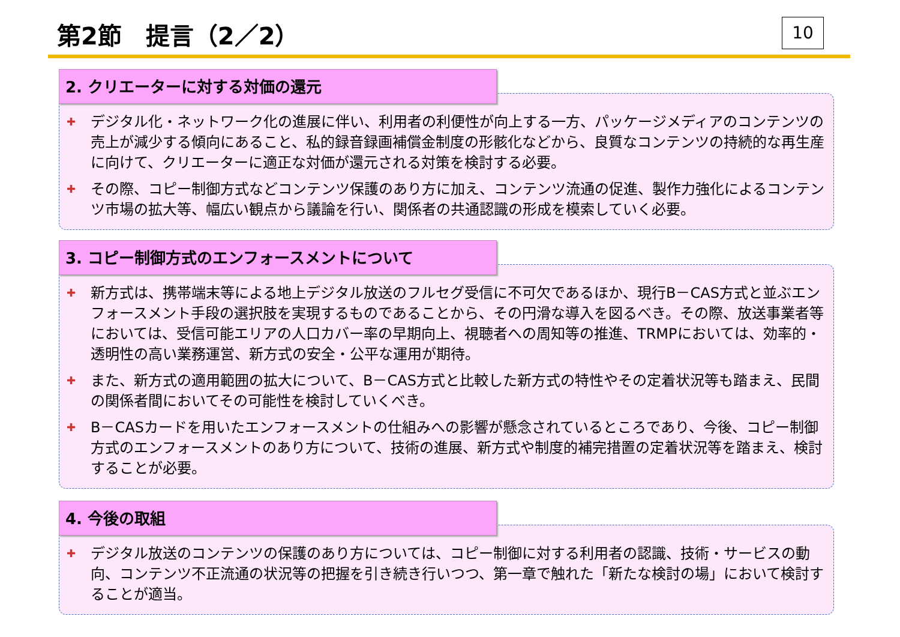第2節　提言（2／2） 10
2. クリエーターに対する対価の還元
✚ デジタル化・ネットワーク化の進展に伴い、利用者の利便性が向上する一方、パッケージメディアのコンテンツの売上が減少する傾向にあること、私的録音録画補償金制度の形骸化などから、良質なコンテンツの持続的な再生産に向けて、クリエーターに適正な対価が還元される対策を検討する必要。
✚ その際、コピー制御方式などコンテンツ保護のあり方に加え、コンテンツ流通の促進、製作力強化によるコンテンツ市場の拡大等、幅広い観点から議論を行い、関係者の共通認識の形成を模索していく必要。
3. コピー制御方式のエンフォースメントについて
✚ 新方式は、携帯端末等による地上デジタル放送のフルセグ受信に不可欠であるほか、現行B－CAS方式と並ぶエンフォースメント手段の選択肢を実現するものであることから、その円滑な導入を図るべき。その際、放送事業者等においては、受信可能エリアの人口カバー率の早期向上、視聴者への周知等の推進、TRMPにおいては、効率的・透明性の高い業務運営、新方式の安全・公平な運用が期待。
✚ また、新方式の適用範囲の拡大について、B－CAS方式と比較した新方式の特性やその定着状況等も踏まえ、民間の関係者間においてその可能性を検討していくべき。
✚ B－CASカードを用いたエンフォースメントの仕組みへの影響が懸念されているところであり、今後、コピー制御方式のエンフォースメントのあり方について、技術の進展、新方式や制度的補完措置の定着状況等を踏まえ、検討することが必要。
4. 今後の取組
✚ デジタル放送のコンテンツの保護のあり方については、コピー制御に対する利用者の認識、技術・サービスの動向、コンテンツ不正流通の状況等の把握を引き続き行いつつ、第一章で触れた「新たな検討の場」において検討することが適当。